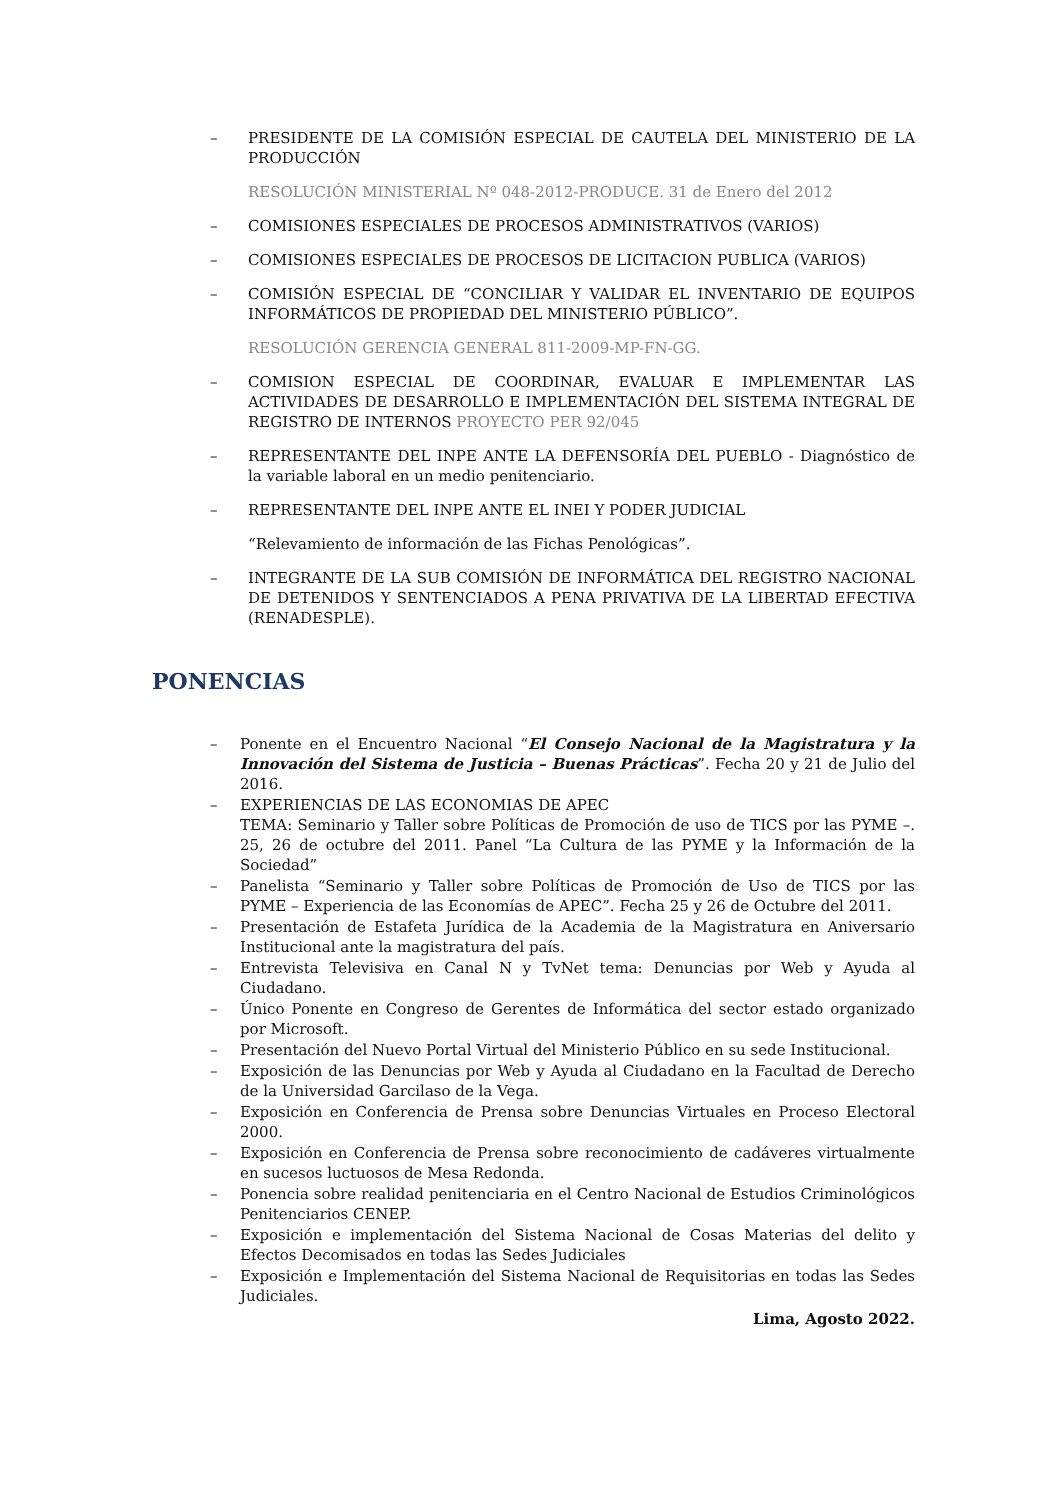– PRESIDENTE DE LA COMISIÓN ESPECIAL DE CAUTELA DEL MINISTERIO DE LA PRODUCCIÓN
RESOLUCIÓN MINISTERIAL Nº 048-2012-PRODUCE. 31 de Enero del 2012
– COMISIONES ESPECIALES DE PROCESOS ADMINISTRATIVOS (VARIOS)
– COMISIONES ESPECIALES DE PROCESOS DE LICITACION PUBLICA (VARIOS)
– COMISIÓN ESPECIAL DE “CONCILIAR Y VALIDAR EL INVENTARIO DE EQUIPOS INFORMÁTICOS DE PROPIEDAD DEL MINISTERIO PÚBLICO”.
RESOLUCIÓN GERENCIA GENERAL 811-2009-MP-FN-GG.
– COMISION ESPECIAL DE COORDINAR, EVALUAR E IMPLEMENTAR LAS ACTIVIDADES DE DESARROLLO E IMPLEMENTACIÓN DEL SISTEMA INTEGRAL DE REGISTRO DE INTERNOS PROYECTO PER 92/045
– REPRESENTANTE DEL INPE ANTE LA DEFENSORÍA DEL PUEBLO - Diagnóstico de la variable laboral en un medio penitenciario.
– REPRESENTANTE DEL INPE ANTE EL INEI Y PODER JUDICIAL
“Relevamiento de información de las Fichas Penológicas”.
– INTEGRANTE DE LA SUB COMISIÓN DE INFORMÁTICA DEL REGISTRO NACIONAL DE DETENIDOS Y SENTENCIADOS A PENA PRIVATIVA DE LA LIBERTAD EFECTIVA (RENADESPLE).
PONENCIAS
– Ponente en el Encuentro Nacional “El Consejo Nacional de la Magistratura y la Innovación del Sistema de Justicia – Buenas Prácticas”. Fecha 20 y 21 de Julio del 2016.
– EXPERIENCIAS DE LAS ECONOMIAS DE APEC
TEMA: Seminario y Taller sobre Políticas de Promoción de uso de TICS por las PYME –. 25, 26 de octubre del 2011. Panel “La Cultura de las PYME y la Información de la Sociedad”
– Panelista “Seminario y Taller sobre Políticas de Promoción de Uso de TICS por las PYME – Experiencia de las Economías de APEC”. Fecha 25 y 26 de Octubre del 2011.
– Presentación de Estafeta Jurídica de la Academia de la Magistratura en Aniversario Institucional ante la magistratura del país.
– Entrevista Televisiva en Canal N y TvNet tema: Denuncias por Web y Ayuda al Ciudadano.
– Único Ponente en Congreso de Gerentes de Informática del sector estado organizado por Microsoft.
– Presentación del Nuevo Portal Virtual del Ministerio Público en su sede Institucional.
– Exposición de las Denuncias por Web y Ayuda al Ciudadano en la Facultad de Derecho de la Universidad Garcilaso de la Vega.
– Exposición en Conferencia de Prensa sobre Denuncias Virtuales en Proceso Electoral 2000.
– Exposición en Conferencia de Prensa sobre reconocimiento de cadáveres virtualmente en sucesos luctuosos de Mesa Redonda.
– Ponencia sobre realidad penitenciaria en el Centro Nacional de Estudios Criminológicos Penitenciarios CENEP.
– Exposición e implementación del Sistema Nacional de Cosas Materias del delito y Efectos Decomisados en todas las Sedes Judiciales
– Exposición e Implementación del Sistema Nacional de Requisitorias en todas las Sedes Judiciales.
Lima, Agosto 2022.